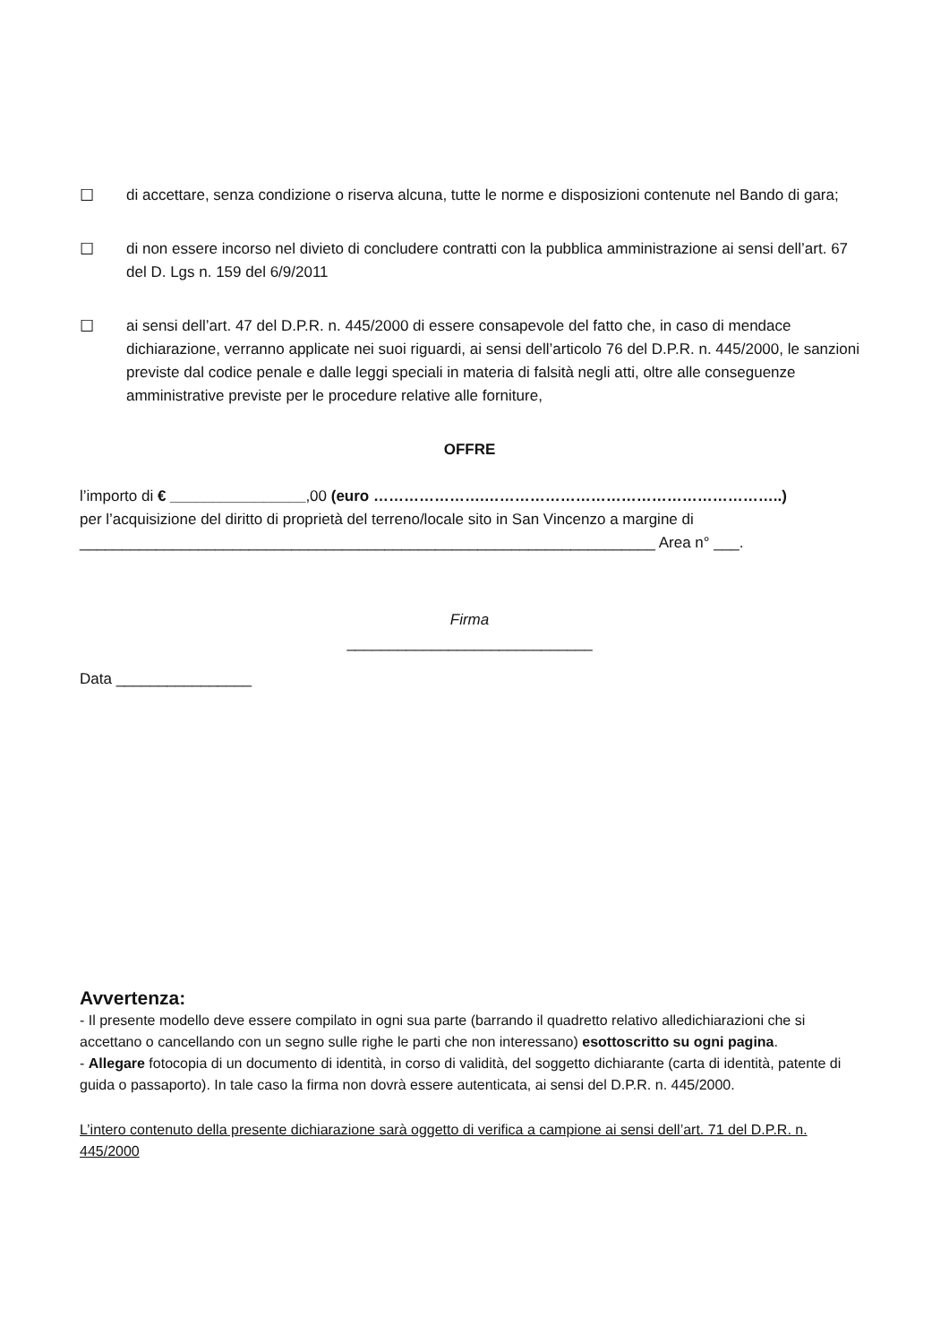☐ di accettare, senza condizione o riserva alcuna, tutte le norme e disposizioni contenute nel Bando di gara;
☐ di non essere incorso nel divieto di concludere contratti con la pubblica amministrazione ai sensi dell’art. 67 del D. Lgs n. 159 del 6/9/2011
☐ ai sensi dell’art. 47 del D.P.R. n. 445/2000 di essere consapevole del fatto che, in caso di mendace dichiarazione, verranno applicate nei suoi riguardi, ai sensi dell’articolo 76 del D.P.R. n. 445/2000, le sanzioni previste dal codice penale e dalle leggi speciali in materia di falsità negli atti, oltre alle conseguenze amministrative previste per le procedure relative alle forniture,
OFFRE
l’importo di € ________________,00 (euro ………………….…………………………………………………..)
per l’acquisizione del diritto di proprietà del terreno/locale sito in San Vincenzo a margine di
____________________________________________________________________ Area n° ___.
Firma
_____________________________
Data ________________
Avvertenza:
- Il presente modello deve essere compilato in ogni sua parte (barrando il quadretto relativo alledichiarazioni che si accettano o cancellando con un segno sulle righe le parti che non interessano) esottoscritto su ogni pagina.
- Allegare fotocopia di un documento di identità, in corso di validità, del soggetto dichiarante (carta di identità, patente di guida o passaporto). In tale caso la firma non dovrà essere autenticata, ai sensi del D.P.R. n. 445/2000.
L’intero contenuto della presente dichiarazione sarà oggetto di verifica a campione ai sensi dell’art. 71 del D.P.R. n. 445/2000